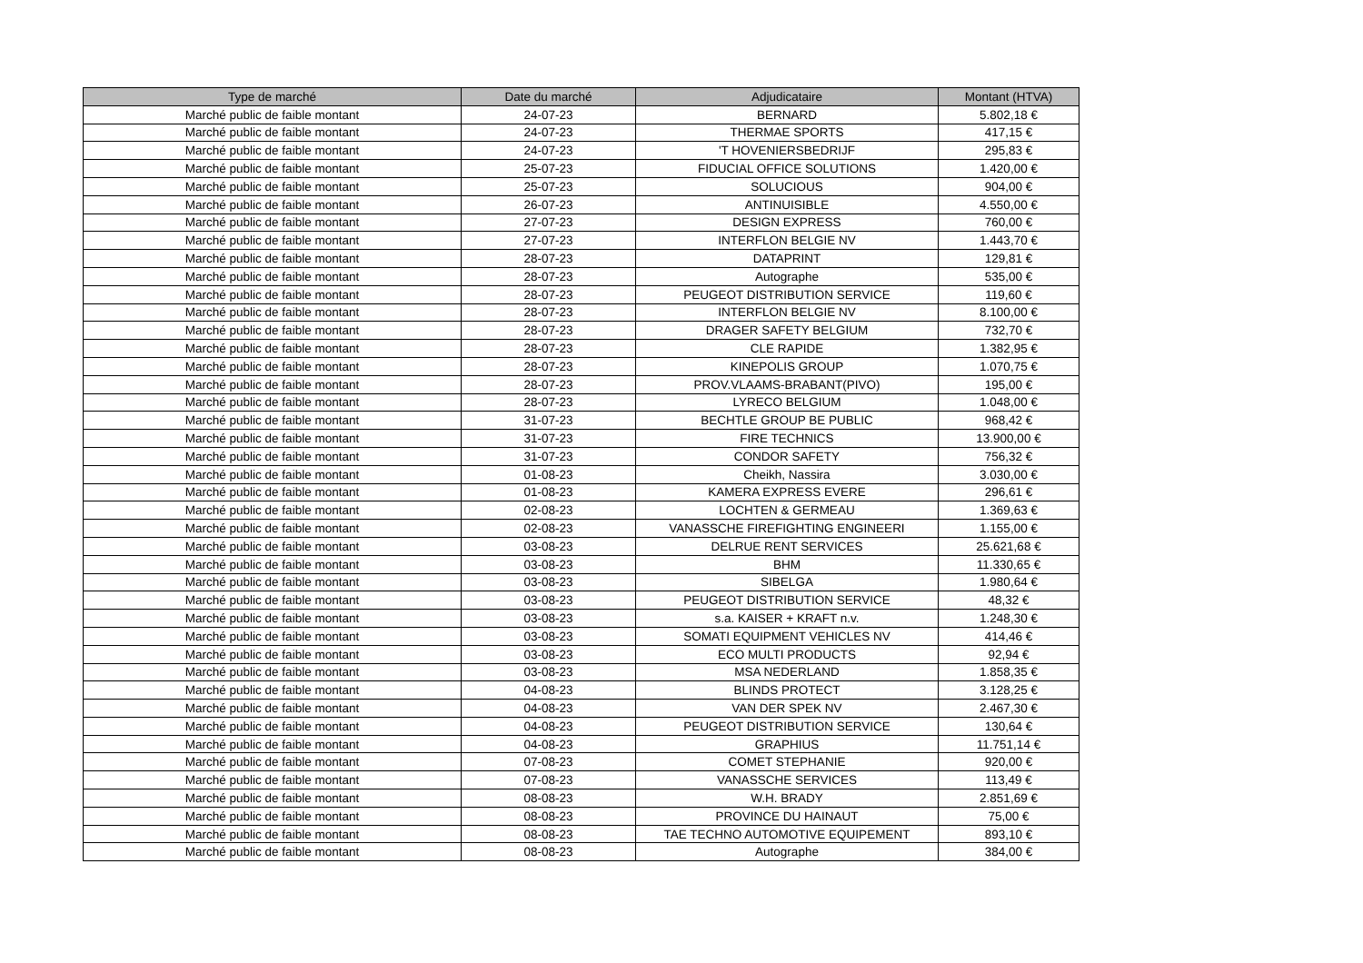| Type de marché | Date du marché | Adjudicataire | Montant (HTVA) |
| --- | --- | --- | --- |
| Marché public de faible montant | 24-07-23 | BERNARD | 5.802,18 € |
| Marché public de faible montant | 24-07-23 | THERMAE SPORTS | 417,15 € |
| Marché public de faible montant | 24-07-23 | 'T HOVENIERSBEDRIJF | 295,83 € |
| Marché public de faible montant | 25-07-23 | FIDUCIAL OFFICE SOLUTIONS | 1.420,00 € |
| Marché public de faible montant | 25-07-23 | SOLUCIOUS | 904,00 € |
| Marché public de faible montant | 26-07-23 | ANTINUISIBLE | 4.550,00 € |
| Marché public de faible montant | 27-07-23 | DESIGN EXPRESS | 760,00 € |
| Marché public de faible montant | 27-07-23 | INTERFLON BELGIE NV | 1.443,70 € |
| Marché public de faible montant | 28-07-23 | DATAPRINT | 129,81 € |
| Marché public de faible montant | 28-07-23 | Autographe | 535,00 € |
| Marché public de faible montant | 28-07-23 | PEUGEOT DISTRIBUTION SERVICE | 119,60 € |
| Marché public de faible montant | 28-07-23 | INTERFLON BELGIE NV | 8.100,00 € |
| Marché public de faible montant | 28-07-23 | DRAGER SAFETY BELGIUM | 732,70 € |
| Marché public de faible montant | 28-07-23 | CLE RAPIDE | 1.382,95 € |
| Marché public de faible montant | 28-07-23 | KINEPOLIS GROUP | 1.070,75 € |
| Marché public de faible montant | 28-07-23 | PROV.VLAAMS-BRABANT(PIVO) | 195,00 € |
| Marché public de faible montant | 28-07-23 | LYRECO BELGIUM | 1.048,00 € |
| Marché public de faible montant | 31-07-23 | BECHTLE GROUP BE PUBLIC | 968,42 € |
| Marché public de faible montant | 31-07-23 | FIRE TECHNICS | 13.900,00 € |
| Marché public de faible montant | 31-07-23 | CONDOR SAFETY | 756,32 € |
| Marché public de faible montant | 01-08-23 | Cheikh, Nassira | 3.030,00 € |
| Marché public de faible montant | 01-08-23 | KAMERA EXPRESS EVERE | 296,61 € |
| Marché public de faible montant | 02-08-23 | LOCHTEN & GERMEAU | 1.369,63 € |
| Marché public de faible montant | 02-08-23 | VANASSCHE FIREFIGHTING ENGINEERI | 1.155,00 € |
| Marché public de faible montant | 03-08-23 | DELRUE RENT SERVICES | 25.621,68 € |
| Marché public de faible montant | 03-08-23 | BHM | 11.330,65 € |
| Marché public de faible montant | 03-08-23 | SIBELGA | 1.980,64 € |
| Marché public de faible montant | 03-08-23 | PEUGEOT DISTRIBUTION SERVICE | 48,32 € |
| Marché public de faible montant | 03-08-23 | s.a. KAISER + KRAFT n.v. | 1.248,30 € |
| Marché public de faible montant | 03-08-23 | SOMATI EQUIPMENT VEHICLES NV | 414,46 € |
| Marché public de faible montant | 03-08-23 | ECO MULTI PRODUCTS | 92,94 € |
| Marché public de faible montant | 03-08-23 | MSA NEDERLAND | 1.858,35 € |
| Marché public de faible montant | 04-08-23 | BLINDS PROTECT | 3.128,25 € |
| Marché public de faible montant | 04-08-23 | VAN DER SPEK NV | 2.467,30 € |
| Marché public de faible montant | 04-08-23 | PEUGEOT DISTRIBUTION SERVICE | 130,64 € |
| Marché public de faible montant | 04-08-23 | GRAPHIUS | 11.751,14 € |
| Marché public de faible montant | 07-08-23 | COMET STEPHANIE | 920,00 € |
| Marché public de faible montant | 07-08-23 | VANASSCHE SERVICES | 113,49 € |
| Marché public de faible montant | 08-08-23 | W.H. BRADY | 2.851,69 € |
| Marché public de faible montant | 08-08-23 | PROVINCE DU HAINAUT | 75,00 € |
| Marché public de faible montant | 08-08-23 | TAE TECHNO AUTOMOTIVE EQUIPEMENT | 893,10 € |
| Marché public de faible montant | 08-08-23 | Autographe | 384,00 € |